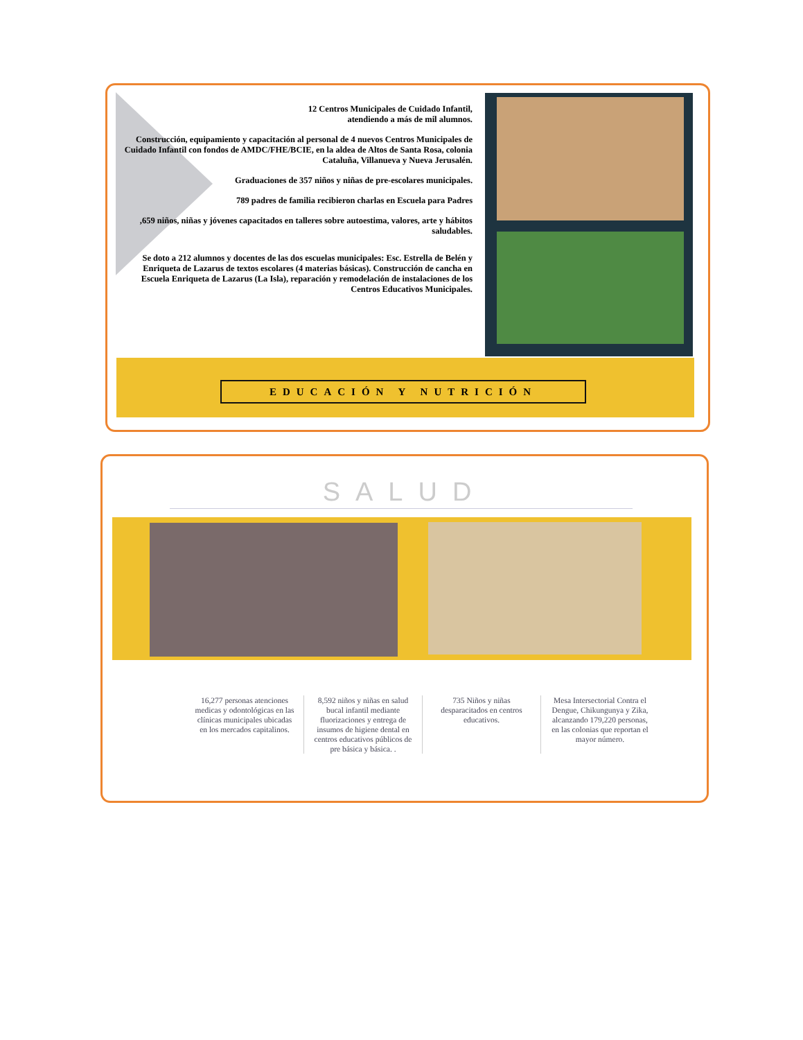12 Centros Municipales de Cuidado Infantil,
atendiendo a más de mil alumnos.
Construcción, equipamiento y capacitación al personal de 4 nuevos Centros Municipales de Cuidado Infantil con fondos de AMDC/FHE/BCIE, en la aldea de Altos de Santa Rosa, colonia Cataluña, Villanueva y Nueva Jerusalén.
Graduaciones de 357 niños y niñas de pre-escolares municipales.
789 padres de familia recibieron charlas en Escuela para Padres
,659 niños, niñas y jóvenes capacitados en talleres sobre autoestima, valores, arte y hábitos saludables.
Se doto a 212 alumnos y docentes de las dos escuelas municipales: Esc. Estrella de Belén y Enriqueta de Lazarus de textos escolares (4 materias básicas). Construcción de cancha en Escuela Enriqueta de Lazarus (La Isla), reparación y remodelación de instalaciones de los Centros Educativos Municipales.
EDUCACIÓN Y NUTRICIÓN
SALUD
16,277 personas atenciones medicas y odontológicas en las clínicas municipales ubicadas en los mercados capitalinos.
8,592 niños y niñas en salud bucal infantil mediante fluorizaciones y entrega de insumos de higiene dental en centros educativos públicos de pre básica y básica. .
735 Niños y niñas desparacitados en centros educativos.
Mesa Intersectorial Contra el Dengue, Chikungunya y Zika, alcanzando 179,220 personas, en las colonias que reportan el mayor número.